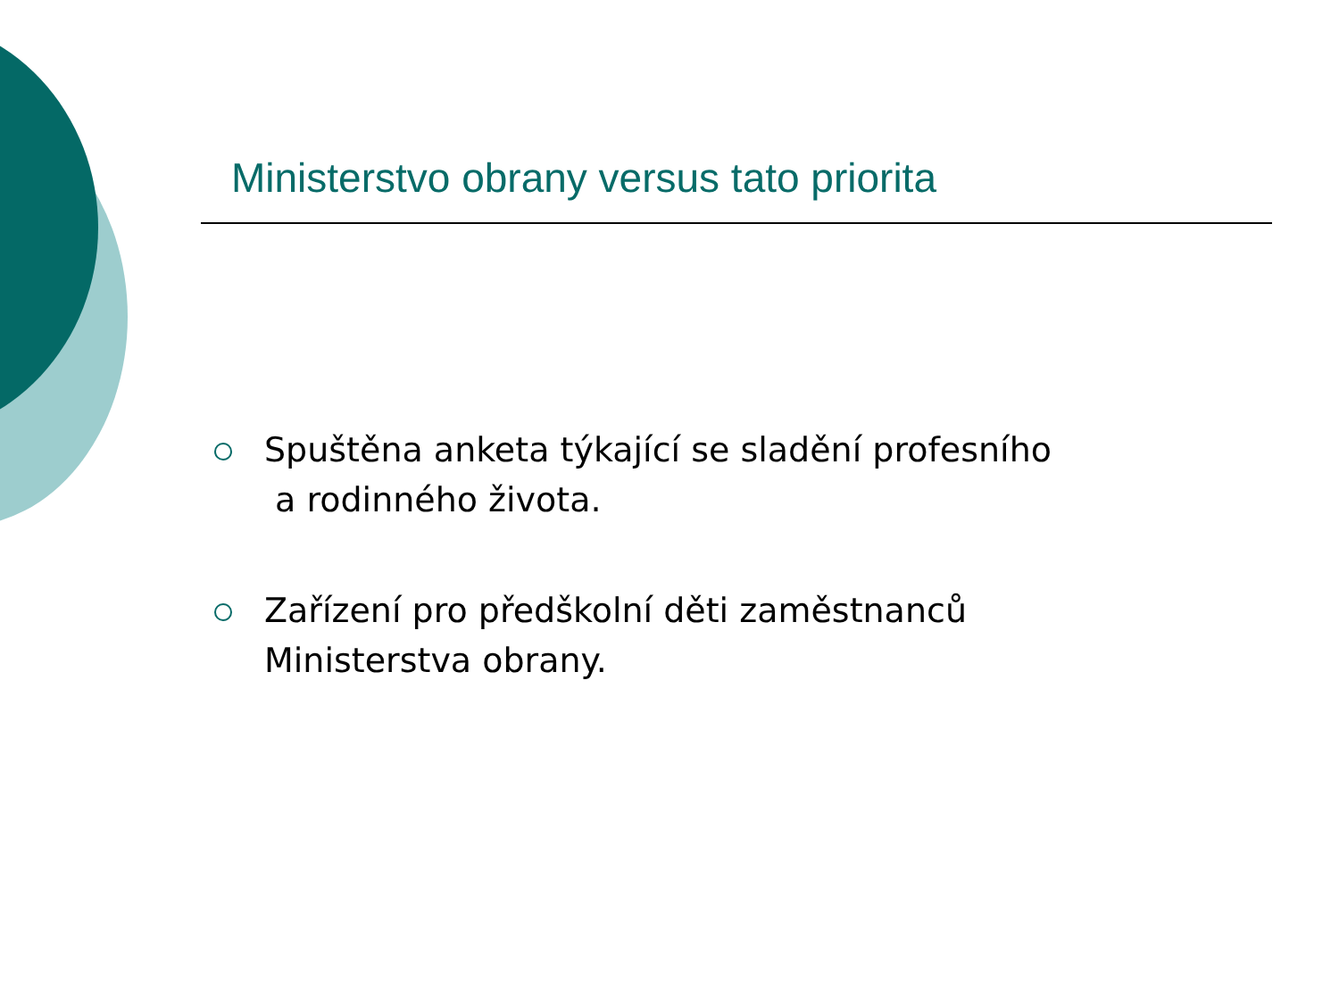Ministerstvo obrany versus tato priorita
Spuštěna anketa týkající se sladění profesního
a rodinného života.
Zařízení pro předškolní děti zaměstnanců
Ministerstva obrany.